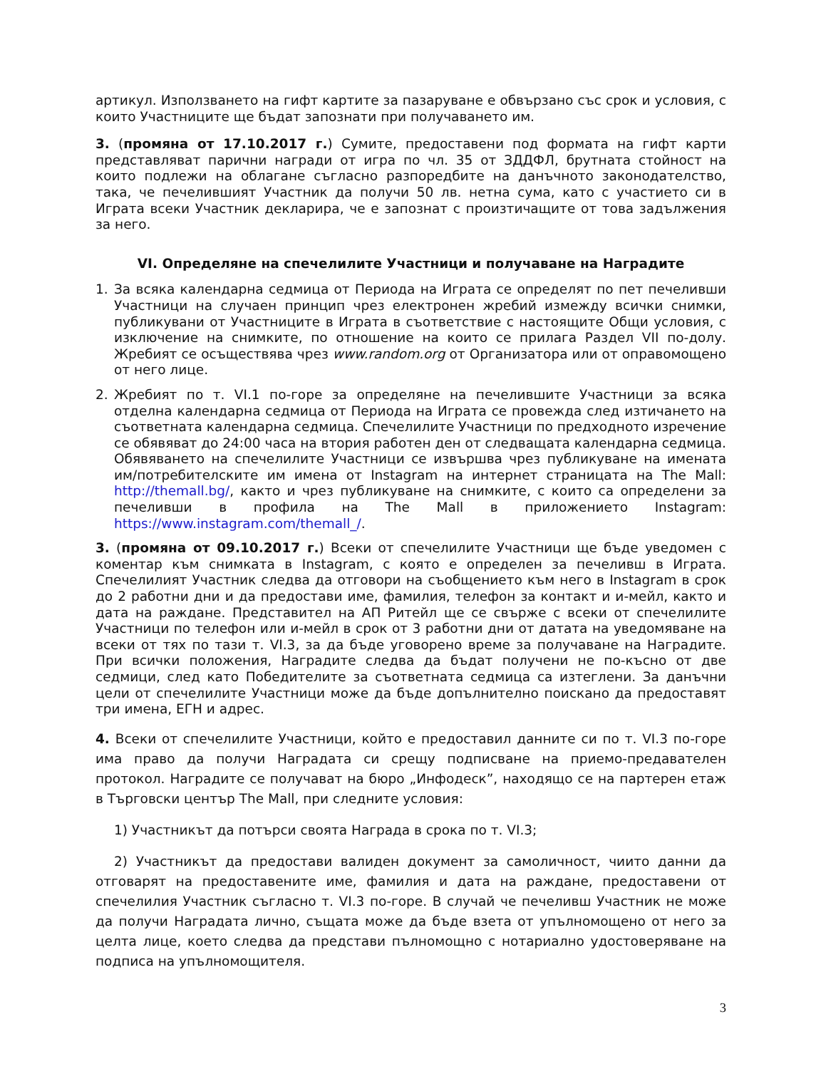артикул. Използването на гифт картите за пазаруване е обвързано със срок и условия, с които Участниците ще бъдат запознати при получаването им.
3. (промяна от 17.10.2017 г.) Сумите, предоставени под формата на гифт карти представляват парични награди от игра по чл. 35 от ЗДДФЛ, брутната стойност на които подлежи на облагане съгласно разпоредбите на данъчното законодателство, така, че печелившият Участник да получи 50 лв. нетна сума, като с участието си в Играта всеки Участник декларира, че е запознат с произтичащите от това задължения за него.
VI. Определяне на спечелилите Участници и получаване на Наградите
1. За всяка календарна седмица от Периода на Играта се определят по пет печеливши Участници на случаен принцип чрез електронен жребий измежду всички снимки, публикувани от Участниците в Играта в съответствие с настоящите Общи условия, с изключение на снимките, по отношение на които се прилага Раздел VII по-долу. Жребият се осъществява чрез www.random.org от Организатора или от оправомощено от него лице.
2. Жребият по т. VI.1 по-горе за определяне на печелившите Участници за всяка отделна календарна седмица от Периода на Играта се провежда след изтичането на съответната календарна седмица. Спечелилите Участници по предходното изречение се обявяват до 24:00 часа на втория работен ден от следващата календарна седмица. Обявяването на спечелилите Участници се извършва чрез публикуване на имената им/потребителските им имена от Instagram на интернет страницата на The Mall: http://themall.bg/, както и чрез публикуване на снимките, с които са определени за печеливши в профила на The Mall в приложението Instagram: https://www.instagram.com/themall_/.
3. (промяна от 09.10.2017 г.) Всеки от спечелилите Участници ще бъде уведомен с коментар към снимката в Instagram, с която е определен за печеливш в Играта. Спечелилият Участник следва да отговори на съобщението към него в Instagram в срок до 2 работни дни и да предостави име, фамилия, телефон за контакт и и-мейл, както и дата на раждане. Представител на АП Ритейл ще се свърже с всеки от спечелилите Участници по телефон или и-мейл в срок от 3 работни дни от датата на уведомяване на всеки от тях по тази т. VI.3, за да бъде уговорено време за получаване на Наградите. При всички положения, Наградите следва да бъдат получени не по-късно от две седмици, след като Победителите за съответната седмица са изтеглени. За данъчни цели от спечелилите Участници може да бъде допълнително поискано да предоставят три имена, ЕГН и адрес.
4. Всеки от спечелилите Участници, който е предоставил данните си по т. VI.3 по-горе има право да получи Наградата си срещу подписване на приемо-предавателен протокол. Наградите се получават на бюро „Инфодеск”, находящо се на партерен етаж в Търговски център The Mall, при следните условия:
1) Участникът да потърси своята Награда в срока по т. VI.3;
2) Участникът да предостави валиден документ за самоличност, чиито данни да отговарят на предоставените име, фамилия и дата на раждане, предоставени от спечелилия Участник съгласно т. VI.3 по-горе. В случай че печеливш Участник не може да получи Наградата лично, същата може да бъде взета от упълномощено от него за целта лице, което следва да представи пълномощно с нотариално удостоверяване на подписа на упълномощителя.
3